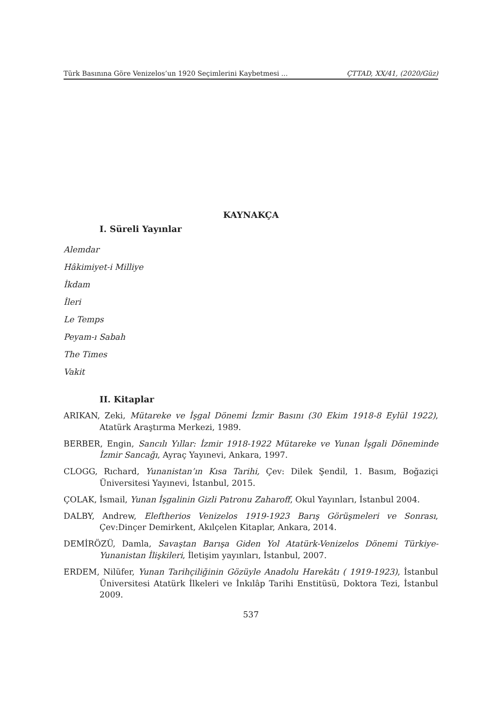Türk Basınına Göre Venizelos’un 1920 Seçimlerini Kaybetmesi ... ÇTTAD, XX/41, (2020/Güz)
KAYNAKÇA
I. Süreli Yayınlar
Alemdar
Hâkimiyet-i Milliye
İkdam
İleri
Le Temps
Peyam-ı Sabah
The Times
Vakit
II. Kitaplar
ARIKAN, Zeki, Mütareke ve İşgal Dönemi İzmir Basını (30 Ekim 1918-8 Eylül 1922), Atatürk Araştırma Merkezi, 1989.
BERBER, Engin, Sancılı Yıllar: İzmir 1918-1922 Mütareke ve Yunan İşgali Döneminde İzmir Sancağı, Ayraç Yayınevi, Ankara, 1997.
CLOGG, Rıchard, Yunanistan’ın Kısa Tarihi, Çev: Dilek Şendil, 1. Basım, Boğaziçi Üniversitesi Yayınevi, İstanbul, 2015.
ÇOLAK, İsmail, Yunan İşgalinin Gizli Patronu Zaharoff, Okul Yayınları, İstanbul 2004.
DALBY, Andrew, Eleftherios Venizelos 1919-1923 Barış Görüşmeleri ve Sonrası, Çev:Dinçer Demirkent, Akılçelen Kitaplar, Ankara, 2014.
DEMİRÖZÜ, Damla, Savaştan Barışa Giden Yol Atatürk-Venizelos Dönemi Türkiye-Yunanistan İlişkileri, İletişim yayınları, İstanbul, 2007.
ERDEM, Nilüfer, Yunan Tarihçiliğinin Gözüyle Anadolu Harekâtı ( 1919-1923), İstanbul Üniversitesi Atatürk İlkeleri ve İnkılâp Tarihi Enstitüsü, Doktora Tezi, İstanbul 2009.
537